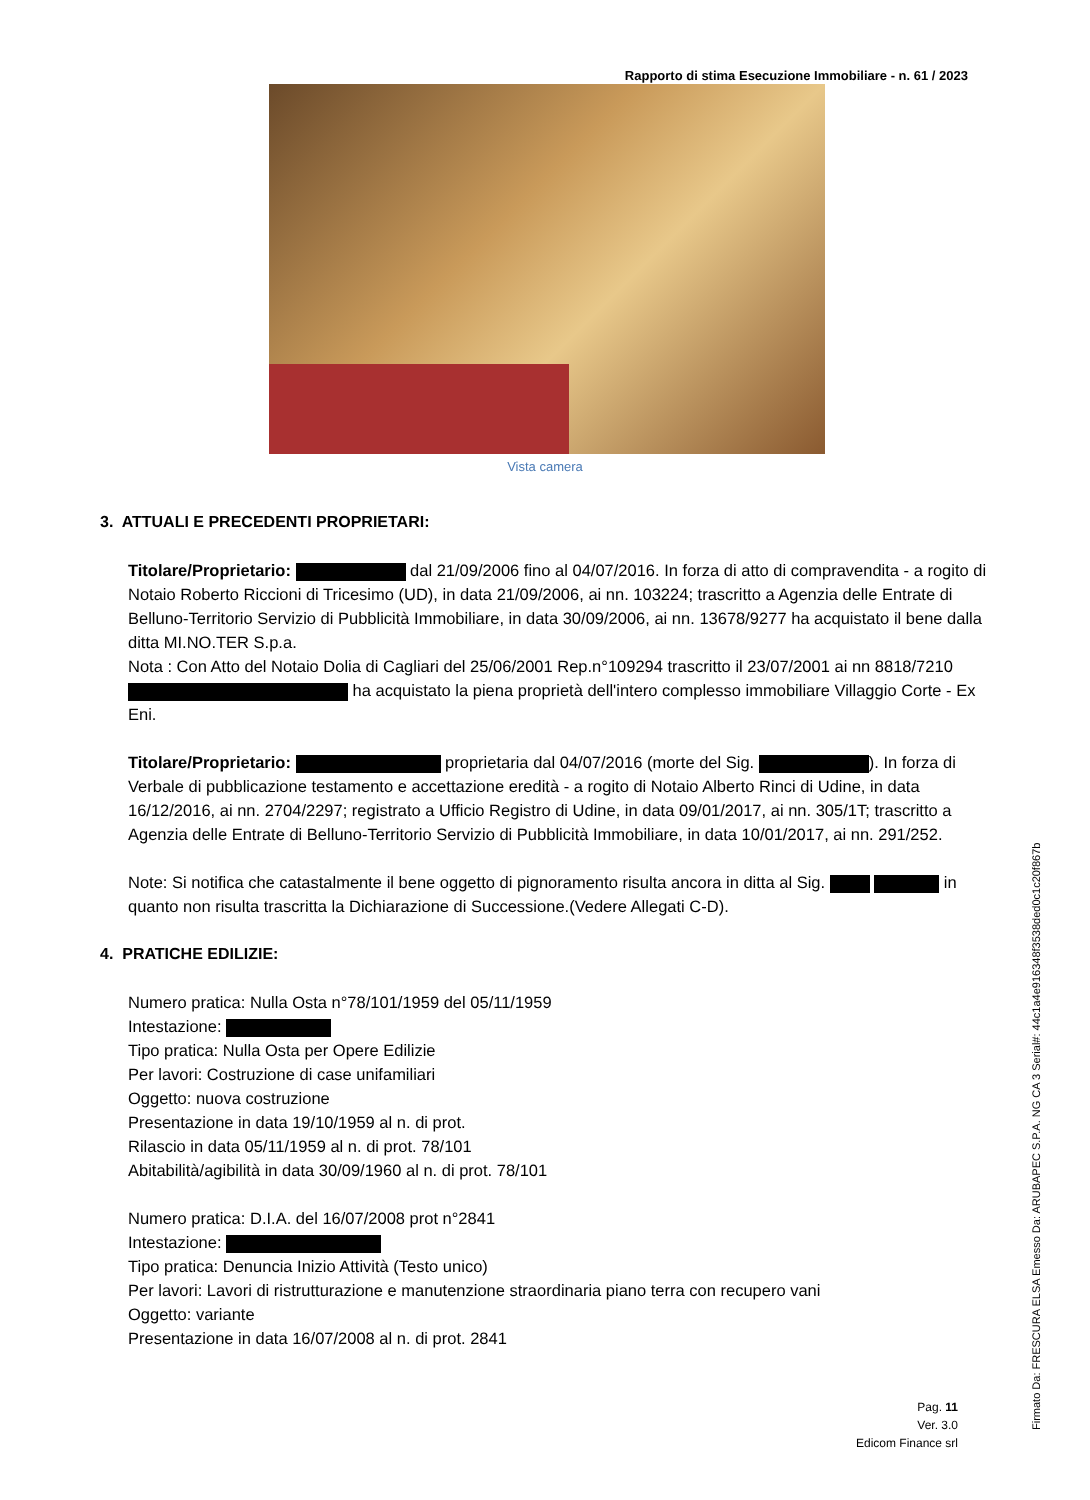Rapporto di stima Esecuzione Immobiliare - n. 61 / 2023
Vista camera
3. ATTUALI E PRECEDENTI PROPRIETARI:
Titolare/Proprietario: dal 21/09/2006 fino al 04/07/2016. In forza di atto di compravendita - a rogito di Notaio Roberto Riccioni di Tricesimo (UD), in data 21/09/2006, ai nn. 103224; trascritto a Agenzia delle Entrate di Belluno-Territorio Servizio di Pubblicità Immobiliare, in data 30/09/2006, ai nn. 13678/9277 ha acquistato il bene dalla ditta MI.NO.TER S.p.a.
Nota : Con Atto del Notaio Dolia di Cagliari del 25/06/2001 Rep.n°109294 trascritto il 23/07/2001 ai nn 8818/7210 ha acquistato la piena proprietà dell'intero complesso immobiliare Villaggio Corte - Ex Eni.
Titolare/Proprietario: proprietaria dal 04/07/2016 (morte del Sig. ). In forza di Verbale di pubblicazione testamento e accettazione eredità - a rogito di Notaio Alberto Rinci di Udine, in data 16/12/2016, ai nn. 2704/2297; registrato a Ufficio Registro di Udine, in data 09/01/2017, ai nn. 305/1T; trascritto a Agenzia delle Entrate di Belluno-Territorio Servizio di Pubblicità Immobiliare, in data 10/01/2017, ai nn. 291/252.
Note: Si notifica che catastalmente il bene oggetto di pignoramento risulta ancora in ditta al Sig. in quanto non risulta trascritta la Dichiarazione di Successione.(Vedere Allegati C-D).
4. PRATICHE EDILIZIE:
Numero pratica: Nulla Osta n°78/101/1959 del 05/11/1959
Intestazione:
Tipo pratica: Nulla Osta per Opere Edilizie
Per lavori: Costruzione di case unifamiliari
Oggetto: nuova costruzione
Presentazione in data 19/10/1959 al n. di prot.
Rilascio in data 05/11/1959 al n. di prot. 78/101
Abitabilità/agibilità in data 30/09/1960 al n. di prot. 78/101
Numero pratica: D.I.A. del 16/07/2008 prot n°2841
Intestazione:
Tipo pratica: Denuncia Inizio Attività (Testo unico)
Per lavori: Lavori di ristrutturazione e manutenzione straordinaria piano terra con recupero vani
Oggetto: variante
Presentazione in data 16/07/2008 al n. di prot. 2841
Pag. 11
Ver. 3.0
Edicom Finance srl
Firmato Da: FRESCURA ELSA Emesso Da: ARUBAPEC S.P.A. NG CA 3 Serial#: 44c1a4e916348f3538ded0c1c20f867b